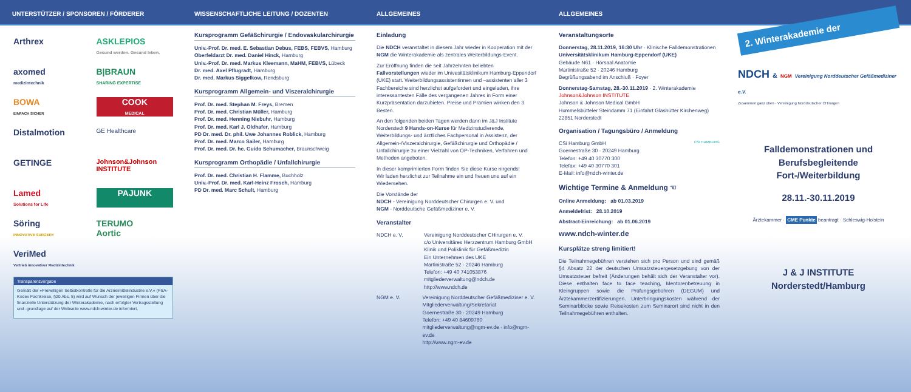UNTERSTÜTZER / SPONSOREN / FÖRDERER
Arthrex
ASKLEPIOS
Gesund werden. Gesund leben.
axomed
medizintechnik
B|BRAUN
SHARING EXPERTISE
BOWA
EINFACH SICHER
COOK
MEDICAL
Distalmotion
GE Healthcare
GETINGE
Johnson&Johnson INSTITUTE
Lamed
Solutions for Life
PAJUNK
Söring
INNOVATIVE SURGERY
TERUMO
Aortic
VeriMed
Vertrieb innovativer Medizintechnik
Transparenzvorgabe
Gemäß der »Freiwilligen Selbstkontrolle für die Arzneimittelindustrie e.V.« (FSA-Kodex Fachkreise, §20 Abs. 5) wird auf Wunsch der jeweiligen Firmen über die finanzielle Unterstützung der Winterakademie, nach erfolgter Vertragsstellung und -grundlage auf der Webseite www.ndch-winter.de informiert.
WISSENSCHAFTLICHE LEITUNG / DOZENTEN
Kursprogramm Gefäßchirurgie / Endovaskularchirurgie
Univ.-Prof. Dr. med. E. Sebastian Debus, FEBS, FEBVS, Hamburg
Oberfeldarzt Dr. med. Daniel Hinck, Hamburg
Univ.-Prof. Dr. med. Markus Kleemann, MaHM, FEBVS, Lübeck
Dr. med. Axel Pflugradt, Hamburg
Dr. med. Markus Siggelkow, Rendsburg
Kursprogramm Allgemein- und Viszeralchirurgie
Prof. Dr. med. Stephan M. Freys, Bremen
Prof. Dr. med. Christian Müller, Hamburg
Prof. Dr. med. Henning Niebuhr, Hamburg
Prof. Dr. med. Karl J. Oldhafer, Hamburg
PD Dr. med. Dr. phil. Uwe Johannes Roblick, Hamburg
Prof. Dr. med. Marco Sailer, Hamburg
Prof. Dr. med. Dr. hc. Guido Schumacher, Braunschweig
Kursprogramm Orthopädie / Unfallchirurgie
Prof. Dr. med. Christian H. Flamme, Buchholz
Univ.-Prof. Dr. med. Karl-Heinz Frosch, Hamburg
PD Dr. med. Marc Schult, Hamburg
ALLGEMEINES
Einladung
Die NDCH veranstaltet in diesem Jahr wieder in Kooperation mit der NGM die Winterakademie als zentrales Weiterbildungs-Event.
Zur Eröffnung finden die seit Jahrzehnten beliebten Fallvorstellungen wieder im Univesitätsklinikum Hamburg-Eppendorf (UKE) statt. Weiterbildungsassistentinnen und –assistenten aller 3 Fachbereiche sind herzlichst aufgefordert und eingeladen, ihre interessantesten Fälle des vergangenen Jahres in Form einer Kurzpräsentation darzubieten. Preise und Prämien winken den 3 Besten.
An den folgenden beiden Tagen werden dann im J&J Institute Norderstedt 9 Hands-on-Kurse für Medizinstudierende, Weiterbildungs- und ärztliches Fachpersonal in Assistenz, der Allgemein-/Viszeralchirurgie, Gefäßchirurgie und Orthopädie / Unfallchirurgie zu einer Vielzahl von OP-Techniken, Verfahren und Methoden angeboten.
In dieser komprimierten Form finden Sie diese Kurse nirgends!
Wir laden herzlichst zur Teilnahme ein und freuen uns auf ein Wiedersehen.
Die Vorstände der
NDCH - Vereinigung Norddeutscher Chirurgen e. V. und
NGM - Norddeutsche Gefäßmediziner e. V.
Veranstalter
NDCH e. V. Vereinigung Norddeutscher CHirurgen e. V.
c/o Universitäres Herzzentrum Hamburg GmbH
Klinik und Poliklinik für Gefäßmedizin
Ein Unternehmen des UKE
Martinistraße 52 · 20246 Hamburg
Telefon: +49 40 741053876
mitgliederverwaltung@ndch.de
http://www.ndch.de
NGM e. V. Vereinigung Norddeutscher Gefäßmediziner e. V.
Mitgliederverwaltung/Sekretariat
Goernestraße 30 · 20249 Hamburg
Telefon: +49 40 84609760
mitgliederverwaltung@ngm-ev.de · info@ngm-ev.de
http://www.ngm-ev.de
ALLGEMEINES
Veranstaltungsorte
Donnerstag, 28.11.2019, 16:30 Uhr · Klinische Falldemonstrationen
Universitätsklinikum Hamburg-Eppendorf (UKE)
Gebäude N61 · Hörsaal Anatomie
Martinistraße 52 · 20246 Hamburg
Begrüßungsabend im Anschluß · Foyer
Donnerstag-Samstag, 28.-30.11.2019 · 2. Winterakademie
Johnson&Johnson INSTITUTE
Johnson & Johnson Medical GmbH
Hummelsbütteler Steindamm 71 (Einfahrt Glashütter Kirchenweg)
22851 Norderstedt
Organisation / Tagungsbüro / Anmeldung
CSi Hamburg GmbH CSI HAMBURG
Goernestraße 30 · 20249 Hamburg
Telefon: +49 40 30770 300
Telefax: +49 40 30770 301
E-Mail: info@ndch-winter.de
Wichtige Termine & Anmeldung ☜
Online Anmeldung: ab 01.03.2019
Anmeldefrist: 28.10.2019
Abstract-Einreichung: ab 01.06.2019
www.ndch-winter.de
Kursplätze streng limitiert!
Die Teilnahmegebühren verstehen sich pro Person und sind gemäß §4 Absatz 22 der deutschen Umsatzsteuergesetzgebung von der Umsatzsteuer befreit (Änderungen behält sich der Veranstalter vor). Diese enthalten face to face teaching, Mentorenbetreuung in Kleingruppen sowie die Prüfungsgebühren (DEGUM) und Ärztekammerzertifizierungen. Unterbringungskosten während der Seminarblöcke sowie Reisekosten zum Seminarort sind nicht in den Teilnahmegebühren enthalten.
2. Winterakademie der
NDCH & NGM Vereinigung Norddeutscher Gefäßmediziner e.V.
Zusammen ganz oben · Vereinigung Norddeutscher CHirurgen
Falldemonstrationen und
Berufsbegleitende Fort-/Weiterbildung
28.11.-30.11.2019
Ärztekammer · CME Punkte beantragt · Schleswig-Holstein
J & J INSTITUTE
Norderstedt/Hamburg